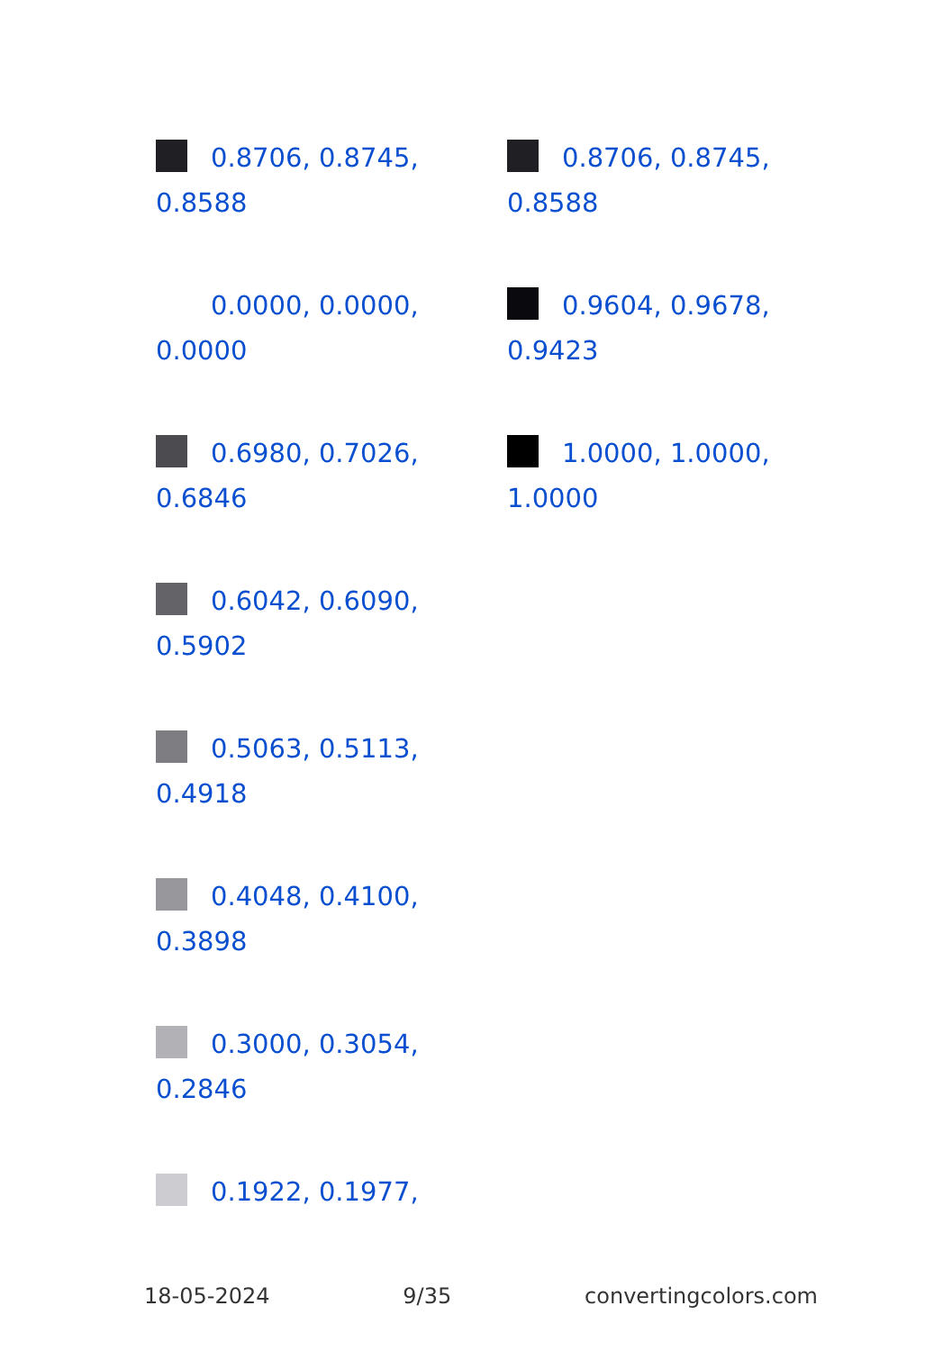0.8706, 0.8745, 0.8588
0.0000, 0.0000, 0.0000
0.6980, 0.7026, 0.6846
0.6042, 0.6090, 0.5902
0.5063, 0.5113, 0.4918
0.4048, 0.4100, 0.3898
0.3000, 0.3054, 0.2846
0.1922, 0.1977,
0.8706, 0.8745, 0.8588
0.9604, 0.9678, 0.9423
1.0000, 1.0000, 1.0000
18-05-2024 9/35 convertingcolors.com